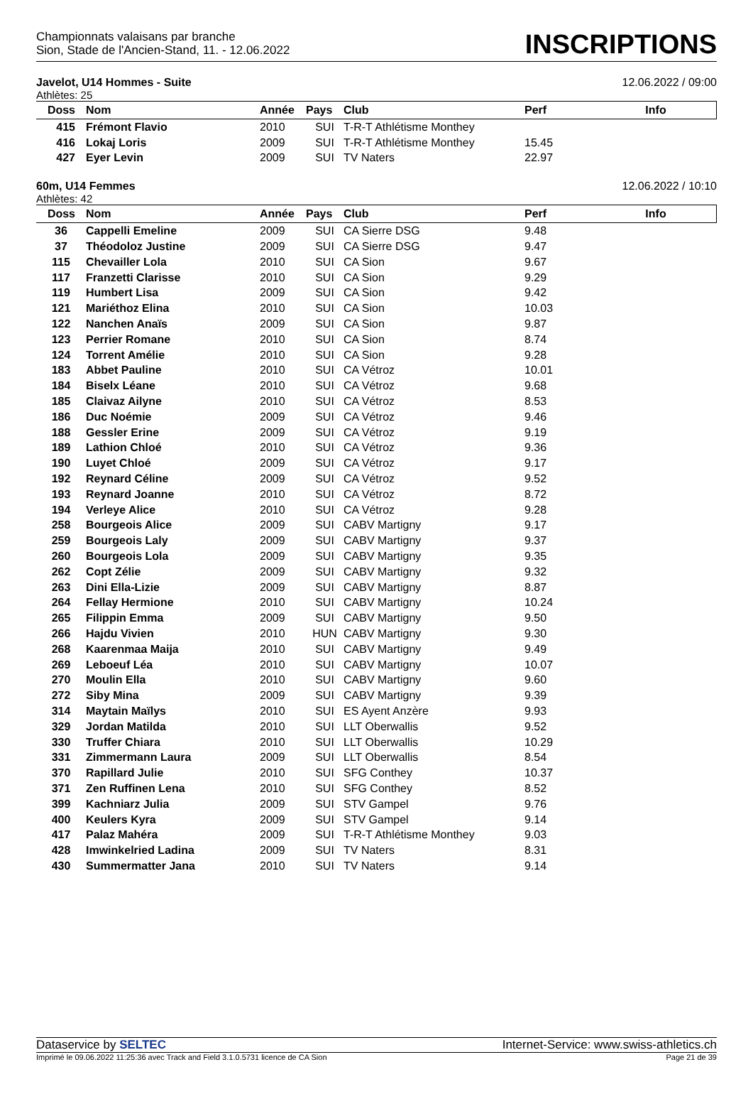Championnats valaisans par branche
Sion, Stade de l'Ancien-Stand, 11. - 12.06.2022
INSCRIPTIONS
Javelot, U14 Hommes - Suite 12.06.2022 / 09:00
Athlètes: 25
| Doss | Nom | Année | Pays | Club | Perf | Info |
| --- | --- | --- | --- | --- | --- | --- |
| 415 | Frémont Flavio | 2010 | SUI | T-R-T Athlétisme Monthey | | |
| 416 | Lokaj Loris | 2009 | SUI | T-R-T Athlétisme Monthey | 15.45 | |
| 427 | Eyer Levin | 2009 | SUI | TV Naters | 22.97 | |
60m, U14 Femmes 12.06.2022 / 10:10
Athlètes: 42
| Doss | Nom | Année | Pays | Club | Perf | Info |
| --- | --- | --- | --- | --- | --- | --- |
| 36 | Cappelli Emeline | 2009 | SUI | CA Sierre DSG | 9.48 | |
| 37 | Théodoloz Justine | 2009 | SUI | CA Sierre DSG | 9.47 | |
| 115 | Chevailler Lola | 2010 | SUI | CA Sion | 9.67 | |
| 117 | Franzetti Clarisse | 2010 | SUI | CA Sion | 9.29 | |
| 119 | Humbert Lisa | 2009 | SUI | CA Sion | 9.42 | |
| 121 | Mariéthoz Elina | 2010 | SUI | CA Sion | 10.03 | |
| 122 | Nanchen Anaïs | 2009 | SUI | CA Sion | 9.87 | |
| 123 | Perrier Romane | 2010 | SUI | CA Sion | 8.74 | |
| 124 | Torrent Amélie | 2010 | SUI | CA Sion | 9.28 | |
| 183 | Abbet Pauline | 2010 | SUI | CA Vétroz | 10.01 | |
| 184 | Biselx Léane | 2010 | SUI | CA Vétroz | 9.68 | |
| 185 | Claivaz Ailyne | 2010 | SUI | CA Vétroz | 8.53 | |
| 186 | Duc Noémie | 2009 | SUI | CA Vétroz | 9.46 | |
| 188 | Gessler Erine | 2009 | SUI | CA Vétroz | 9.19 | |
| 189 | Lathion Chloé | 2010 | SUI | CA Vétroz | 9.36 | |
| 190 | Luyet Chloé | 2009 | SUI | CA Vétroz | 9.17 | |
| 192 | Reynard Céline | 2009 | SUI | CA Vétroz | 9.52 | |
| 193 | Reynard Joanne | 2010 | SUI | CA Vétroz | 8.72 | |
| 194 | Verleye Alice | 2010 | SUI | CA Vétroz | 9.28 | |
| 258 | Bourgeois Alice | 2009 | SUI | CABV Martigny | 9.17 | |
| 259 | Bourgeois Laly | 2009 | SUI | CABV Martigny | 9.37 | |
| 260 | Bourgeois Lola | 2009 | SUI | CABV Martigny | 9.35 | |
| 262 | Copt Zélie | 2009 | SUI | CABV Martigny | 9.32 | |
| 263 | Dini Ella-Lizie | 2009 | SUI | CABV Martigny | 8.87 | |
| 264 | Fellay Hermione | 2010 | SUI | CABV Martigny | 10.24 | |
| 265 | Filippin Emma | 2009 | SUI | CABV Martigny | 9.50 | |
| 266 | Hajdu Vivien | 2010 | HUN | CABV Martigny | 9.30 | |
| 268 | Kaarenmaa Maija | 2010 | SUI | CABV Martigny | 9.49 | |
| 269 | Leboeuf Léa | 2010 | SUI | CABV Martigny | 10.07 | |
| 270 | Moulin Ella | 2010 | SUI | CABV Martigny | 9.60 | |
| 272 | Siby Mina | 2009 | SUI | CABV Martigny | 9.39 | |
| 314 | Maytain Maïlys | 2010 | SUI | ES Ayent Anzère | 9.93 | |
| 329 | Jordan Matilda | 2010 | SUI | LLT Oberwallis | 9.52 | |
| 330 | Truffer Chiara | 2010 | SUI | LLT Oberwallis | 10.29 | |
| 331 | Zimmermann Laura | 2009 | SUI | LLT Oberwallis | 8.54 | |
| 370 | Rapillard Julie | 2010 | SUI | SFG Conthey | 10.37 | |
| 371 | Zen Ruffinen Lena | 2010 | SUI | SFG Conthey | 8.52 | |
| 399 | Kachniarz Julia | 2009 | SUI | STV Gampel | 9.76 | |
| 400 | Keulers Kyra | 2009 | SUI | STV Gampel | 9.14 | |
| 417 | Palaz Mahéra | 2009 | SUI | T-R-T Athlétisme Monthey | 9.03 | |
| 428 | Imwinkelried Ladina | 2009 | SUI | TV Naters | 8.31 | |
| 430 | Summermatter Jana | 2010 | SUI | TV Naters | 9.14 | |
Dataservice by SELTEC Internet-Service: www.swiss-athletics.ch
Imprimé le 09.06.2022 11:25:36 avec Track and Field 3.1.0.5731 licence de CA Sion Page 21 de 39